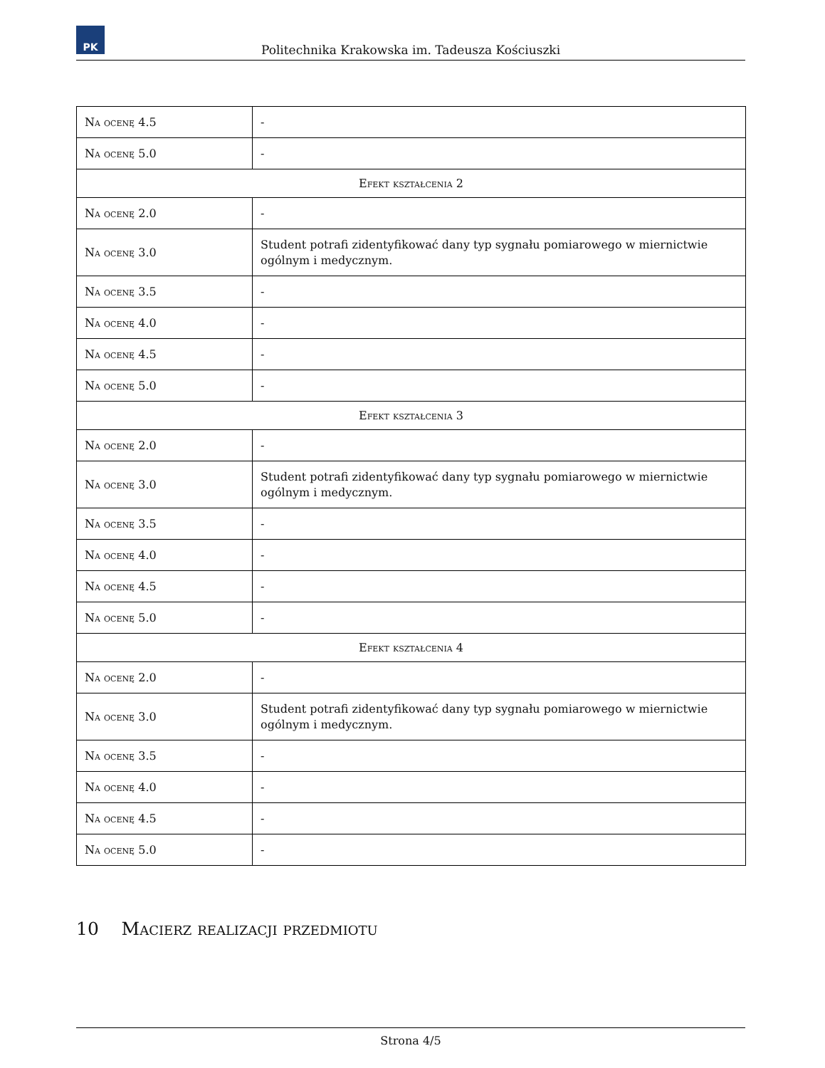PK
Politechnika Krakowska im. Tadeusza Kościuszki
| Na ocenę 4.5 | - |
| Na ocenę 5.0 | - |
| Efekt kształcenia 2 | |
| Na ocenę 2.0 | - |
| Na ocenę 3.0 | Student potrafi zidentyfikować dany typ sygnału pomiarowego w miernictwie ogólnym i medycznym. |
| Na ocenę 3.5 | - |
| Na ocenę 4.0 | - |
| Na ocenę 4.5 | - |
| Na ocenę 5.0 | - |
| Efekt kształcenia 3 | |
| Na ocenę 2.0 | - |
| Na ocenę 3.0 | Student potrafi zidentyfikować dany typ sygnału pomiarowego w miernictwie ogólnym i medycznym. |
| Na ocenę 3.5 | - |
| Na ocenę 4.0 | - |
| Na ocenę 4.5 | - |
| Na ocenę 5.0 | - |
| Efekt kształcenia 4 | |
| Na ocenę 2.0 | - |
| Na ocenę 3.0 | Student potrafi zidentyfikować dany typ sygnału pomiarowego w miernictwie ogólnym i medycznym. |
| Na ocenę 3.5 | - |
| Na ocenę 4.0 | - |
| Na ocenę 4.5 | - |
| Na ocenę 5.0 | - |
10 Macierz realizacji przedmiotu
Strona 4/5